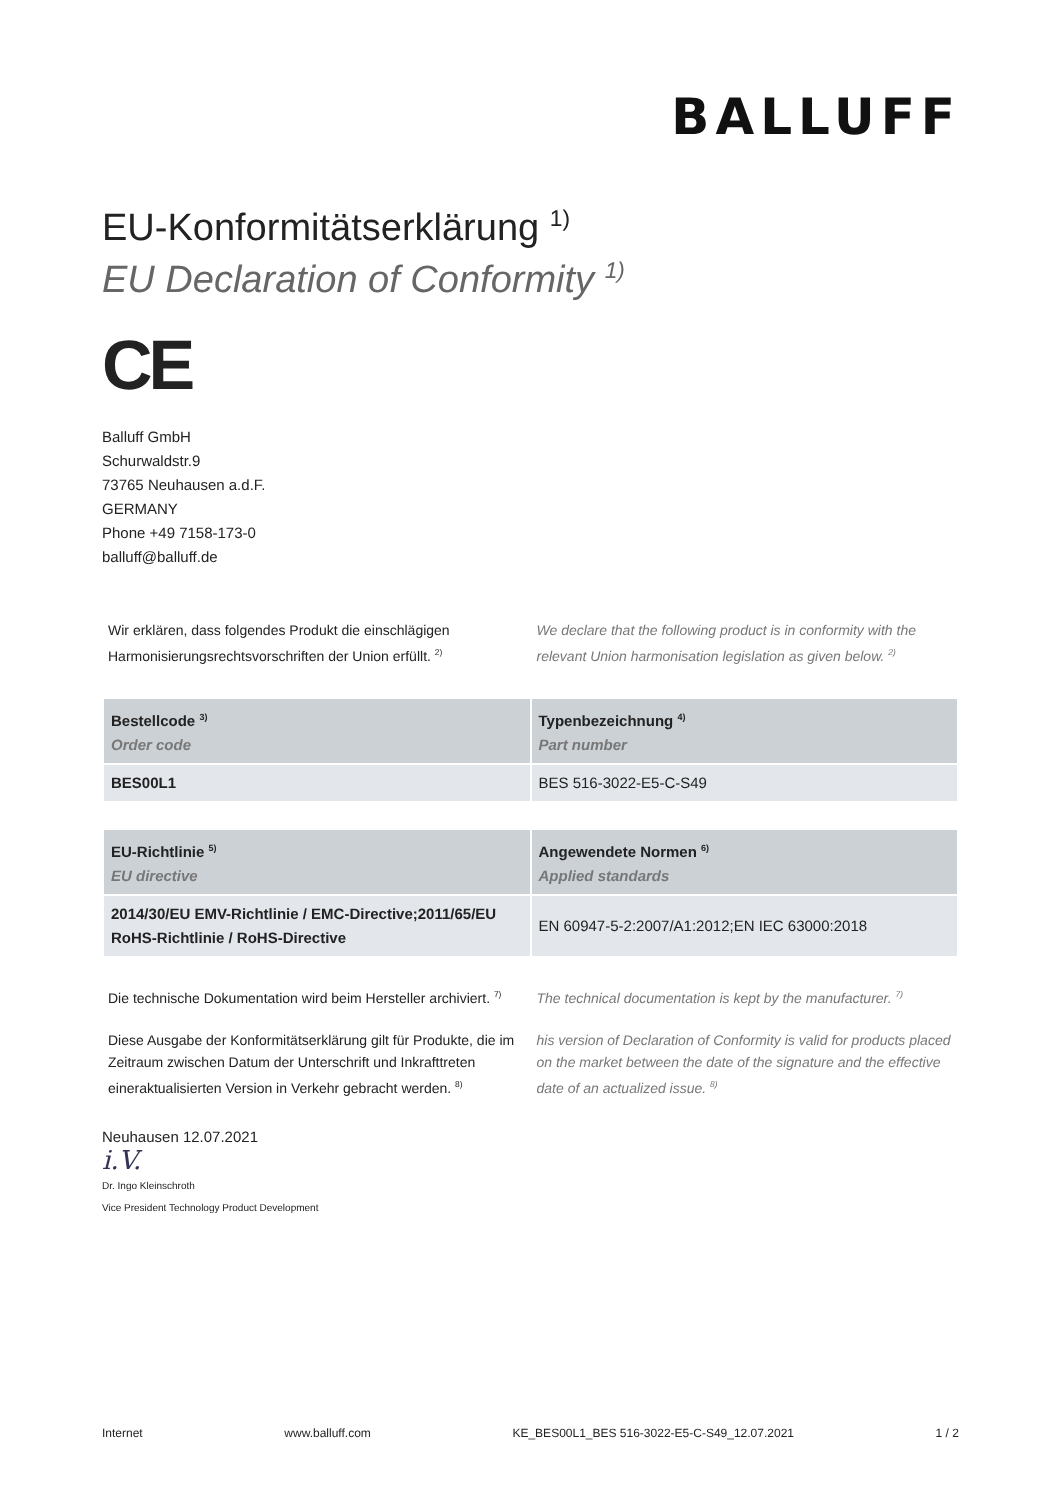BALLUFF
EU-Konformitätserklärung <sup>1)</sup>
EU Declaration of Conformity <sup>1)</sup>
CE
Balluff GmbH
Schurwaldstr.9
73765 Neuhausen a.d.F.
GERMANY
Phone +49 7158-173-0
balluff@balluff.de
Wir erklären, dass folgendes Produkt die einschlägigen Harmonisierungsrechtsvorschriften der Union erfüllt. <sup>2)</sup>
We declare that the following product is in conformity with the relevant Union harmonisation legislation as given below. <sup>2)</sup>
| Bestellcode <sup>3)</sup> Order code | Typenbezeichnung <sup>4)</sup> Part number |
| --- | --- |
| BES00L1 | BES 516-3022-E5-C-S49 |
| EU-Richtlinie <sup>5)</sup> EU directive | Angewendete Normen <sup>6)</sup> Applied standards |
| --- | --- |
| 2014/30/EU EMV-Richtlinie / EMC-Directive;2011/65/EU RoHS-Richtlinie / RoHS-Directive | EN 60947-5-2:2007/A1:2012;EN IEC 63000:2018 |
Die technische Dokumentation wird beim Hersteller archiviert. <sup>7)</sup>
The technical documentation is kept by the manufacturer. <sup>7)</sup>
Diese Ausgabe der Konformitätserklärung gilt für Produkte, die im Zeitraum zwischen Datum der Unterschrift und Inkrafttreten eineraktualisierten Version in Verkehr gebracht werden. <sup>8)</sup>
his version of Declaration of Conformity is valid for products placed on the market between the date of the signature and the effective date of an actualized issue. <sup>8)</sup>
Neuhausen 12.07.2021
i.V.
Dr. Ingo Kleinschroth
Vice President Technology Product Development
Internet www.balluff.com KE_BES00L1_BES 516-3022-E5-C-S49_12.07.2021 1 / 2